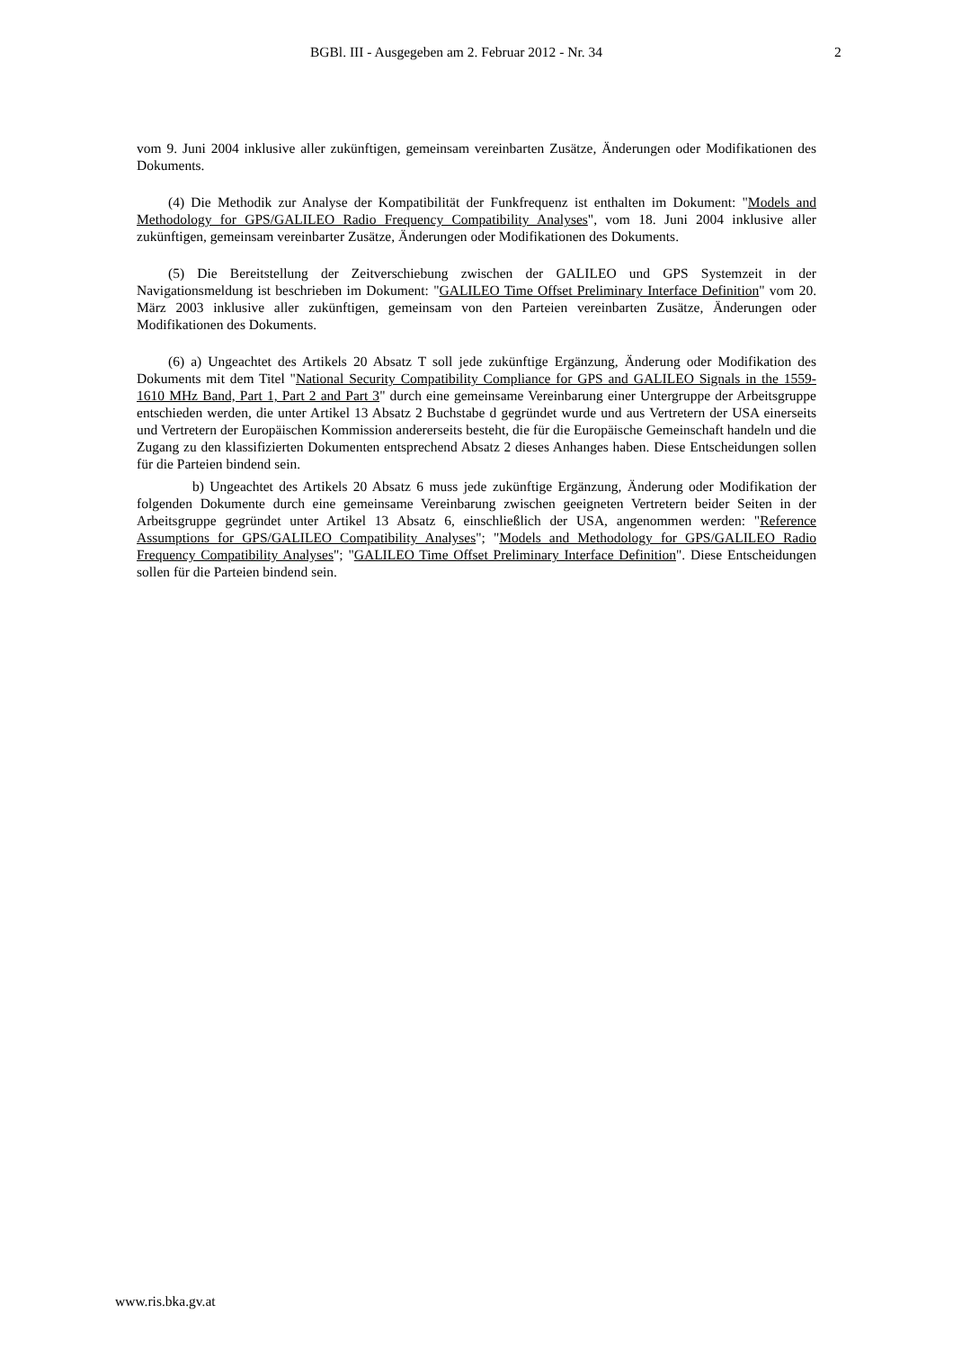BGBl. III - Ausgegeben am 2. Februar 2012 - Nr. 34 2
vom 9. Juni 2004 inklusive aller zukünftigen, gemeinsam vereinbarten Zusätze, Änderungen oder Modifikationen des Dokuments.
(4) Die Methodik zur Analyse der Kompatibilität der Funkfrequenz ist enthalten im Dokument: "Models and Methodology for GPS/GALILEO Radio Frequency Compatibility Analyses", vom 18. Juni 2004 inklusive aller zukünftigen, gemeinsam vereinbarter Zusätze, Änderungen oder Modifikationen des Dokuments.
(5) Die Bereitstellung der Zeitverschiebung zwischen der GALILEO und GPS Systemzeit in der Navigationsmeldung ist beschrieben im Dokument: "GALILEO Time Offset Preliminary Interface Definition" vom 20. März 2003 inklusive aller zukünftigen, gemeinsam von den Parteien vereinbarten Zusätze, Änderungen oder Modifikationen des Dokuments.
(6) a) Ungeachtet des Artikels 20 Absatz T soll jede zukünftige Ergänzung, Änderung oder Modifikation des Dokuments mit dem Titel "National Security Compatibility Compliance for GPS and GALILEO Signals in the 1559-1610 MHz Band, Part 1, Part 2 and Part 3" durch eine gemeinsame Vereinbarung einer Untergruppe der Arbeitsgruppe entschieden werden, die unter Artikel 13 Absatz 2 Buchstabe d gegründet wurde und aus Vertretern der USA einerseits und Vertretern der Europäischen Kommission andererseits besteht, die für die Europäische Gemeinschaft handeln und die Zugang zu den klassifizierten Dokumenten entsprechend Absatz 2 dieses Anhanges haben. Diese Entscheidungen sollen für die Parteien bindend sein.
b) Ungeachtet des Artikels 20 Absatz 6 muss jede zukünftige Ergänzung, Änderung oder Modifikation der folgenden Dokumente durch eine gemeinsame Vereinbarung zwischen geeigneten Vertretern beider Seiten in der Arbeitsgruppe gegründet unter Artikel 13 Absatz 6, einschließlich der USA, angenommen werden: "Reference Assumptions for GPS/GALILEO Compatibility Analyses"; "Models and Methodology for GPS/GALILEO Radio Frequency Compatibility Analyses"; "GALILEO Time Offset Preliminary Interface Definition". Diese Entscheidungen sollen für die Parteien bindend sein.
www.ris.bka.gv.at